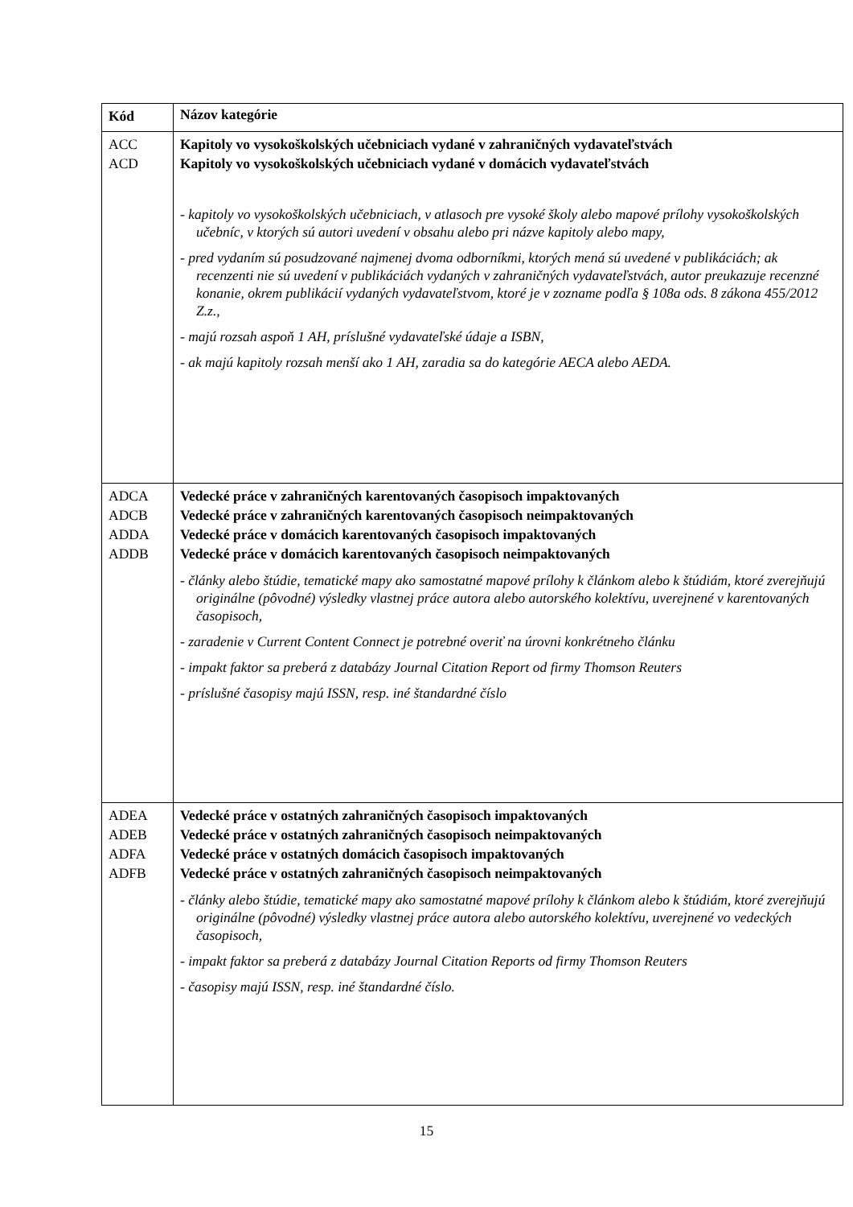| Kód | Názov kategórie |
| --- | --- |
| ACC ACD | Kapitoly vo vysokoškolských učebniciach vydané v zahraničných vydavateľstvách Kapitoly vo vysokoškolských učebniciach vydané v domácich vydavateľstvách - kapitoly vo vysokoškolských učebniciach, v atlasoch pre vysoké školy alebo mapové prílohy vysokoškolských učebníc, v ktorých sú autori uvedení v obsahu alebo pri názve kapitoly alebo mapy, - pred vydaním sú posudzované najmenej dvoma odborníkmi, ktorých mená sú uvedené v publikáciách; ak recenzenti nie sú uvedení v publikáciách vydaných v zahraničných vydavateľstvách, autor preukazuje recenzné konanie, okrem publikácií vydaných vydavateľstvom, ktoré je v zozname podľa § 108a ods. 8 zákona 455/2012 Z.z., - majú rozsah aspoň 1 AH, príslušné vydavateľské údaje a ISBN, - ak majú kapitoly rozsah menší ako 1 AH, zaradia sa do kategórie AECA alebo AEDA. |
| ADCA ADCB ADDA ADDB | Vedecké práce v zahraničných karentovaných časopisoch impaktovaných Vedecké práce v zahraničných karentovaných časopisoch neimpaktovaných Vedecké práce v domácich karentovaných časopisoch impaktovaných Vedecké práce v domácich karentovaných časopisoch neimpaktovaných - články alebo štúdie, tematické mapy ako samostatné mapové prílohy k článkom alebo k štúdiám, ktoré zverejňujú originálne (pôvodné) výsledky vlastnej práce autora alebo autorského kolektívu, uverejnené v karentovaných časopisoch, - zaradenie v Current Content Connect je potrebné overiť na úrovni konkrétneho článku - impakt faktor sa preberá z databázy Journal Citation Report od firmy Thomson Reuters - príslušné časopisy majú ISSN, resp. iné štandardné číslo |
| ADEA ADEB ADFA ADFB | Vedecké práce v ostatných zahraničných časopisoch impaktovaných Vedecké práce v ostatných zahraničných časopisoch neimpaktovaných Vedecké práce v ostatných domácich časopisoch impaktovaných Vedecké práce v ostatných zahraničných časopisoch neimpaktovaných - články alebo štúdie, tematické mapy ako samostatné mapové prílohy k článkom alebo k štúdiám, ktoré zverejňujú originálne (pôvodné) výsledky vlastnej práce autora alebo autorského kolektívu, uverejnené vo vedeckých časopisoch, - impakt faktor sa preberá z databázy Journal Citation Reports od firmy Thomson Reuters - časopisy majú ISSN, resp. iné štandardné číslo. |
15